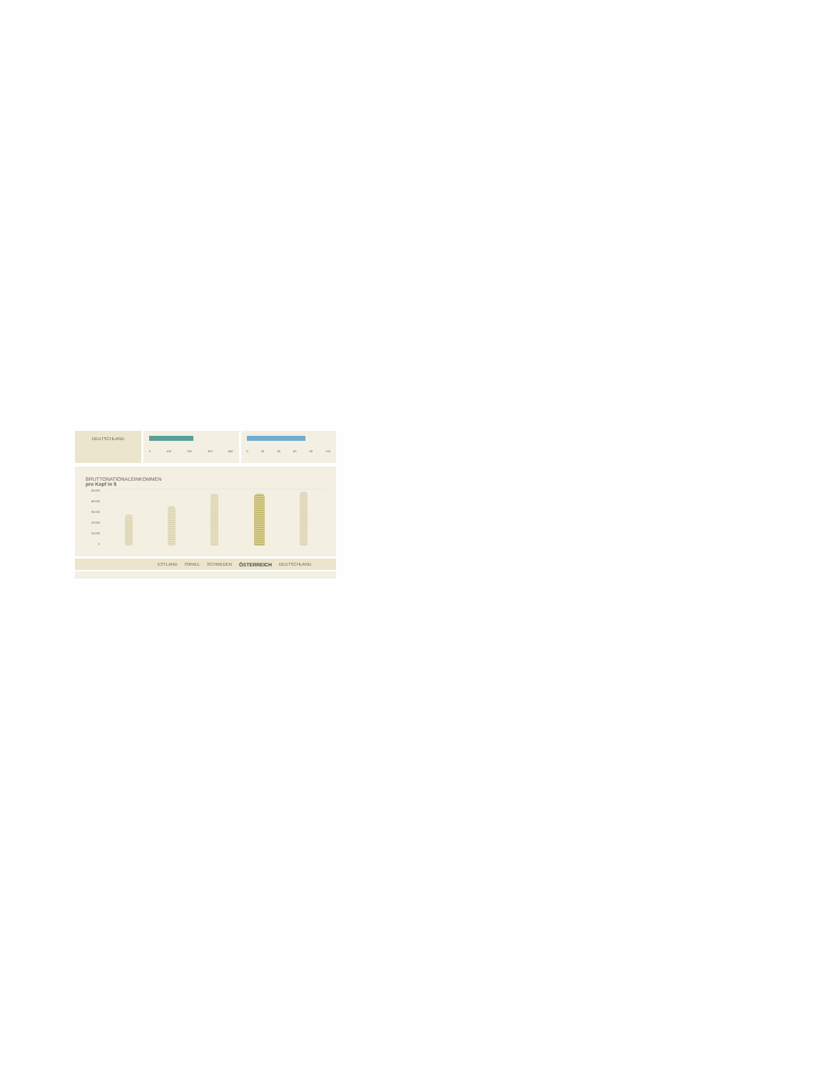DEUTSCHLAND
0 100 200 300 400 0 20 40 60 80 100
BRUTTONATIONALEINKOMMEN
pro Kopf in $
50.000
40.000
30.000
20.000
10.000
0
ESTLAND ISRAEL SCHWEDEN ÖSTERREICH DEUTSCHLAND